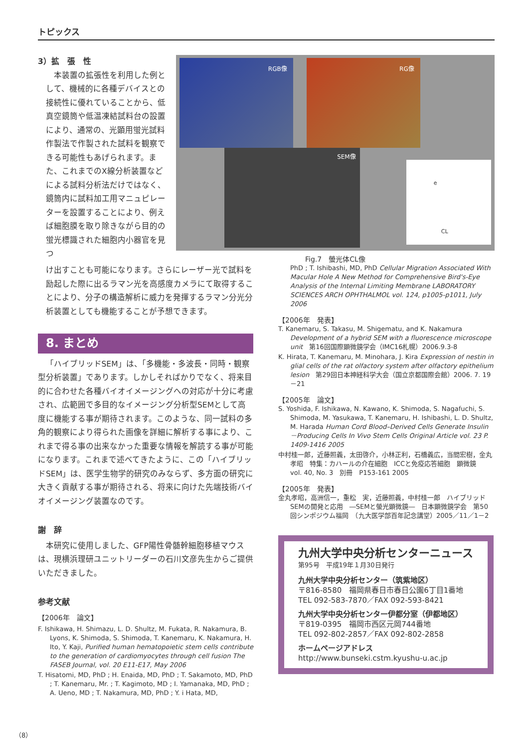トピックス
3）拡　張　性
本装置の拡張性を利用した例として、機械的に各種デバイスとの接続性に優れていることから、低真空鏡筒や低温凍結試料台の設置により、通常の、光顕用蛍光試料作製法で作製された試料を観察できる可能性もあげられます。また、これまでのX線分析装置などによる試料分析法だけではなく、鏡筒内に試料加工用マニュピレーターを設置することにより、例えば細胞膜を取り除きながら目的の蛍光標識された細胞内小器官を見つ
RGB像 RG像
SEM像
CL
e
Fig.7　螢光体CL像
け出すことも可能になります。さらにレーザー光で試料を励起した際に出るラマン光を高感度カメラにて取得することにより、分子の構造解析に威力を発揮するラマン分光分析装置としても機能することが予想できます。
8. まとめ
「ハイブリッドSEM」は、「多機能・多波長・同時・観察型分析装置」であります。しかしそればかりでなく、将来目的に合わせた各種バイオイメージングへの対応が十分に考慮され、広範囲で多目的なイメージング分析型SEMとして高度に機能する事が期待されます。このような、同一試料の多角的観察により得られた画像を詳細に解析する事により、これまで得る事の出来なかった重要な情報を解読する事が可能になります。これまで述べてきたように、この「ハイブリッドSEM」は、医学生物学的研究のみならず、多方面の研究に大きく貢献する事が期待される、将来に向けた先端技術バイオイメージング装置なのです。
謝　辞
本研究に使用しました、GFP陽性骨髄幹細胞移植マウスは、現横浜理研ユニットリーダーの石川文彦先生からご提供いただきました。
参考文献
【2006年　論文】
F. Ishikawa, H. Shimazu, L. D. Shultz, M. Fukata, R. Nakamura, B. Lyons, K. Shimoda, S. Shimoda, T. Kanemaru, K. Nakamura, H. Ito, Y. Kaji, Purified human hematopoietic stem cells contribute to the generation of cardiomyocytes through cell fusion The FASEB Journal, vol. 20 E11-E17, May 2006
T. Hisatomi, MD, PhD ; H. Enaida, MD, PhD ; T. Sakamoto, MD, PhD ; T. Kanemaru, Mr. ; T. Kagimoto, MD ; I. Yamanaka, MD, PhD ; A. Ueno, MD ; T. Nakamura, MD, PhD ; Y. i Hata, MD,
PhD ; T. Ishibashi, MD, PhD Cellular Migration Associated With Macular Hole A New Method for Comprehensive Bird's-Eye Analysis of the Internal Limiting Membrane LABORATORY SCIENCES ARCH OPHTHALMOL vol. 124, p1005-p1011, July 2006
【2006年　発表】
T. Kanemaru, S. Takasu, M. Shigematu, and K. Nakamura Development of a hybrid SEM with a fluorescence microscope unit　第16回国際顕微鏡学会（IMC16札幌）2006.9.3-8
K. Hirata, T. Kanemaru, M. Minohara, J. Kira Expression of nestin in glial cells of the rat olfactory system after olfactory epithelium lesion　第29回日本神経科学大会（国立京都国際会館）2006. 7. 19－21
【2005年　論文】
S. Yoshida, F. Ishikawa, N. Kawano, K. Shimoda, S. Nagafuchi, S. Shimoda, M. Yasukawa, T. Kanemaru, H. Ishibashi, L. D. Shultz, M. Harada Human Cord Blood–Derived Cells Generate Insulin－Producing Cells In Vivo Stem Cells Original Article vol. 23 P. 1409-1416 2005
中村桂一郎，近藤照義，太田啓介，小林正利，石橋義広，当間宏樹，金丸孝昭　特集：カハールの介在細胞　ICCと免疫応答細胞　顕微鏡　vol. 40, No. 3　別冊　P153-161 2005
【2005年　発表】
金丸孝昭，高洲信一，重松　実，近藤照義，中村桂一郎　ハイブリッドSEMの開発と応用　―SEMと螢光顕微鏡―　日本顕微鏡学会　第50回シンポジウム福岡　（九大医学部百年記念講堂）2005／11／1－2
九州大学中央分析センターニュース
第95号　平成19年１月30日発行
九州大学中央分析センター（筑紫地区）
〒816-8580　福岡県春日市春日公園6丁目1番地
TEL 092-583-7870／FAX 092-593-8421
九州大学中央分析センター伊都分室（伊都地区）
〒819-0395　福岡市西区元岡744番地
TEL 092-802-2857／FAX 092-802-2858
ホームページアドレス
http://www.bunseki.cstm.kyushu-u.ac.jp
（8）